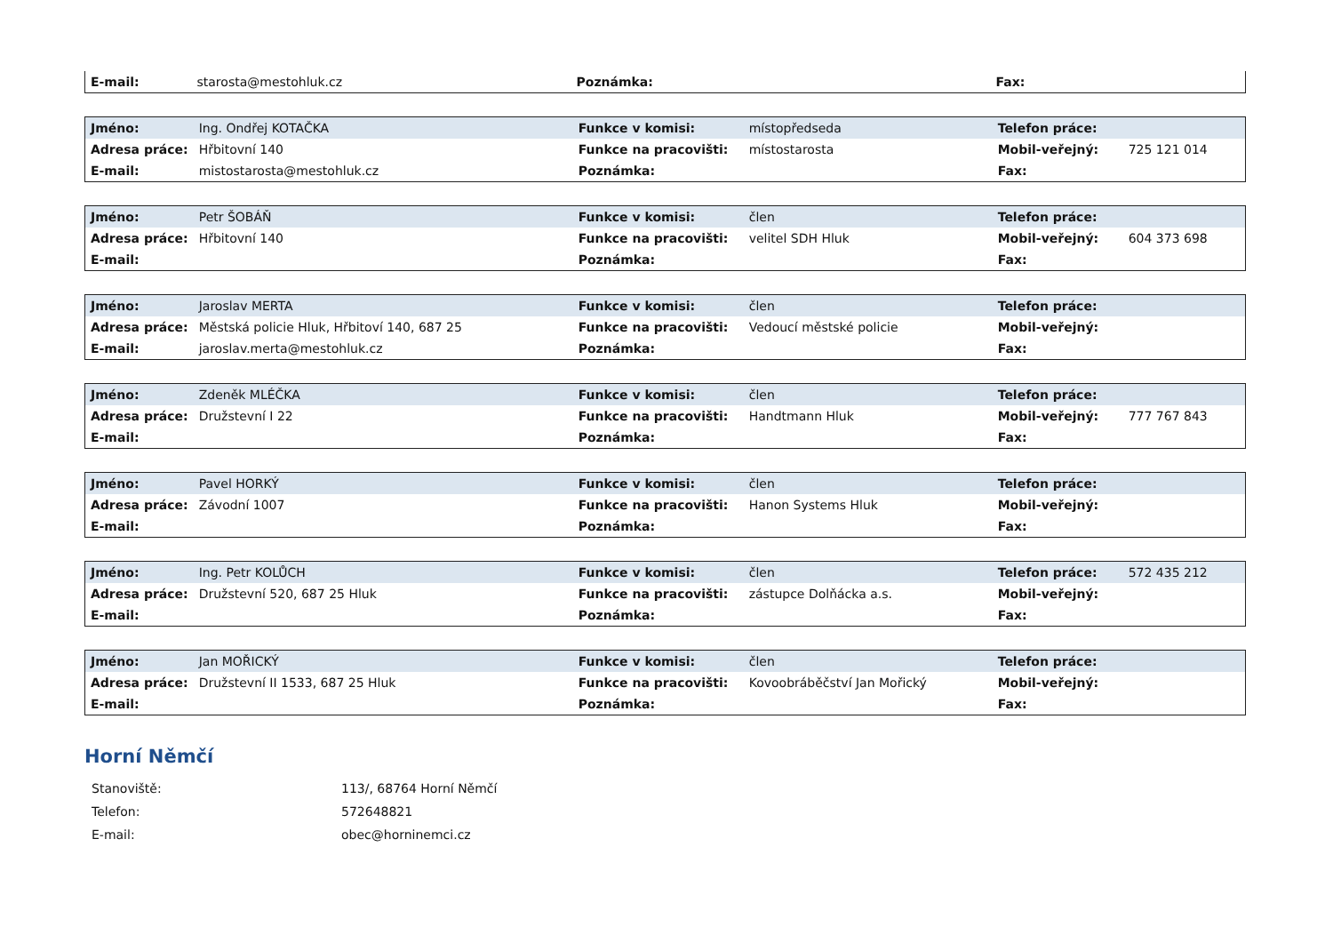| E-mail: | starosta@mestohluk.cz | Poznámka: | | Fax: | |
| Jméno: | Ing. Ondřej KOTAČKA | Funkce v komisi: | místopředseda | Telefon práce: | |
| Adresa práce: | Hřbitovní 140 | Funkce na pracovišti: | místostarosta | Mobil-veřejný: | 725 121 014 |
| E-mail: | mistostarosta@mestohluk.cz | Poznámka: | | Fax: | |
| Jméno: | Petr ŠOBÁŇ | Funkce v komisi: | člen | Telefon práce: | |
| Adresa práce: | Hřbitovní 140 | Funkce na pracovišti: | velitel SDH Hluk | Mobil-veřejný: | 604 373 698 |
| E-mail: | | Poznámka: | | Fax: | |
| Jméno: | Jaroslav MERTA | Funkce v komisi: | člen | Telefon práce: | |
| Adresa práce: | Městská policie Hluk, Hřbitoví 140, 687 25 | Funkce na pracovišti: | Vedoucí městské policie | Mobil-veřejný: | |
| E-mail: | jaroslav.merta@mestohluk.cz | Poznámka: | | Fax: | |
| Jméno: | Zdeněk MLÉČKA | Funkce v komisi: | člen | Telefon práce: | |
| Adresa práce: | Družstevní I 22 | Funkce na pracovišti: | Handtmann Hluk | Mobil-veřejný: | 777 767 843 |
| E-mail: | | Poznámka: | | Fax: | |
| Jméno: | Pavel HORKÝ | Funkce v komisi: | člen | Telefon práce: | |
| Adresa práce: | Závodní 1007 | Funkce na pracovišti: | Hanon Systems Hluk | Mobil-veřejný: | |
| E-mail: | | Poznámka: | | Fax: | |
| Jméno: | Ing. Petr KOLŮCH | Funkce v komisi: | člen | Telefon práce: | 572 435 212 |
| Adresa práce: | Družstevní 520, 687 25 Hluk | Funkce na pracovišti: | zástupce Dolňácka a.s. | Mobil-veřejný: | |
| E-mail: | | Poznámka: | | Fax: | |
| Jméno: | Jan MOŘICKÝ | Funkce v komisi: | člen | Telefon práce: | |
| Adresa práce: | Družstevní II 1533, 687 25 Hluk | Funkce na pracovišti: | Kovoobráběčství Jan Mořický | Mobil-veřejný: | |
| E-mail: | | Poznámka: | | Fax: | |
Horní Němčí
| Stanoviště: | 113/, 68764 Horní Němčí |
| Telefon: | 572648821 |
| E-mail: | obec@horninemci.cz |